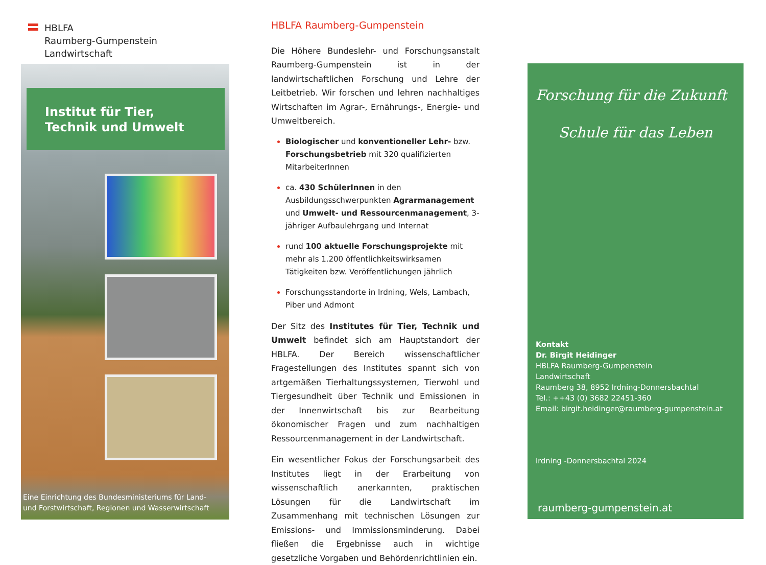HBLFA
Raumberg-Gumpenstein
Landwirtschaft
Institut für Tier, Technik und Umwelt
Eine Einrichtung des Bundesministeriums für Land-
und Forstwirtschaft, Regionen und Wasserwirtschaft
HBLFA Raumberg-Gumpenstein
Die Höhere Bundeslehr- und Forschungsanstalt Raumberg-Gumpenstein ist in der landwirtschaftlichen Forschung und Lehre der Leitbetrieb. Wir forschen und lehren nachhaltiges Wirtschaften im Agrar-, Ernährungs-, Energie- und Umweltbereich.
Biologischer und konventioneller Lehr- bzw. Forschungsbetrieb mit 320 qualifizierten MitarbeiterInnen
ca. 430 SchülerInnen in den Ausbildungsschwerpunkten Agrarmanagement und Umwelt- und Ressourcenmanagement, 3-jähriger Aufbaulehrgang und Internat
rund 100 aktuelle Forschungsprojekte mit mehr als 1.200 öffentlichkeitswirksamen Tätigkeiten bzw. Veröffentlichungen jährlich
Forschungsstandorte in Irdning, Wels, Lambach, Piber und Admont
Der Sitz des Institutes für Tier, Technik und Umwelt befindet sich am Hauptstandort der HBLFA. Der Bereich wissenschaftlicher Fragestellungen des Institutes spannt sich von artgemäßen Tierhaltungssystemen, Tierwohl und Tiergesundheit über Technik und Emissionen in der Innenwirtschaft bis zur Bearbeitung ökonomischer Fragen und zum nachhaltigen Ressourcenmanagement in der Landwirtschaft.
Ein wesentlicher Fokus der Forschungsarbeit des Institutes liegt in der Erarbeitung von wissenschaftlich anerkannten, praktischen Lösungen für die Landwirtschaft im Zusammenhang mit technischen Lösungen zur Emissions- und Immissionsminderung. Dabei fließen die Ergebnisse auch in wichtige gesetzliche Vorgaben und Behördenrichtlinien ein.
Forschung für die Zukunft
Schule für das Leben
Kontakt
Dr. Birgit Heidinger
HBLFA Raumberg-Gumpenstein
Landwirtschaft
Raumberg 38, 8952 Irdning-Donnersbachtal
Tel.: ++43 (0) 3682 22451-360
Email: birgit.heidinger@raumberg-gumpenstein.at
Irdning -Donnersbachtal 2024
raumberg-gumpenstein.at